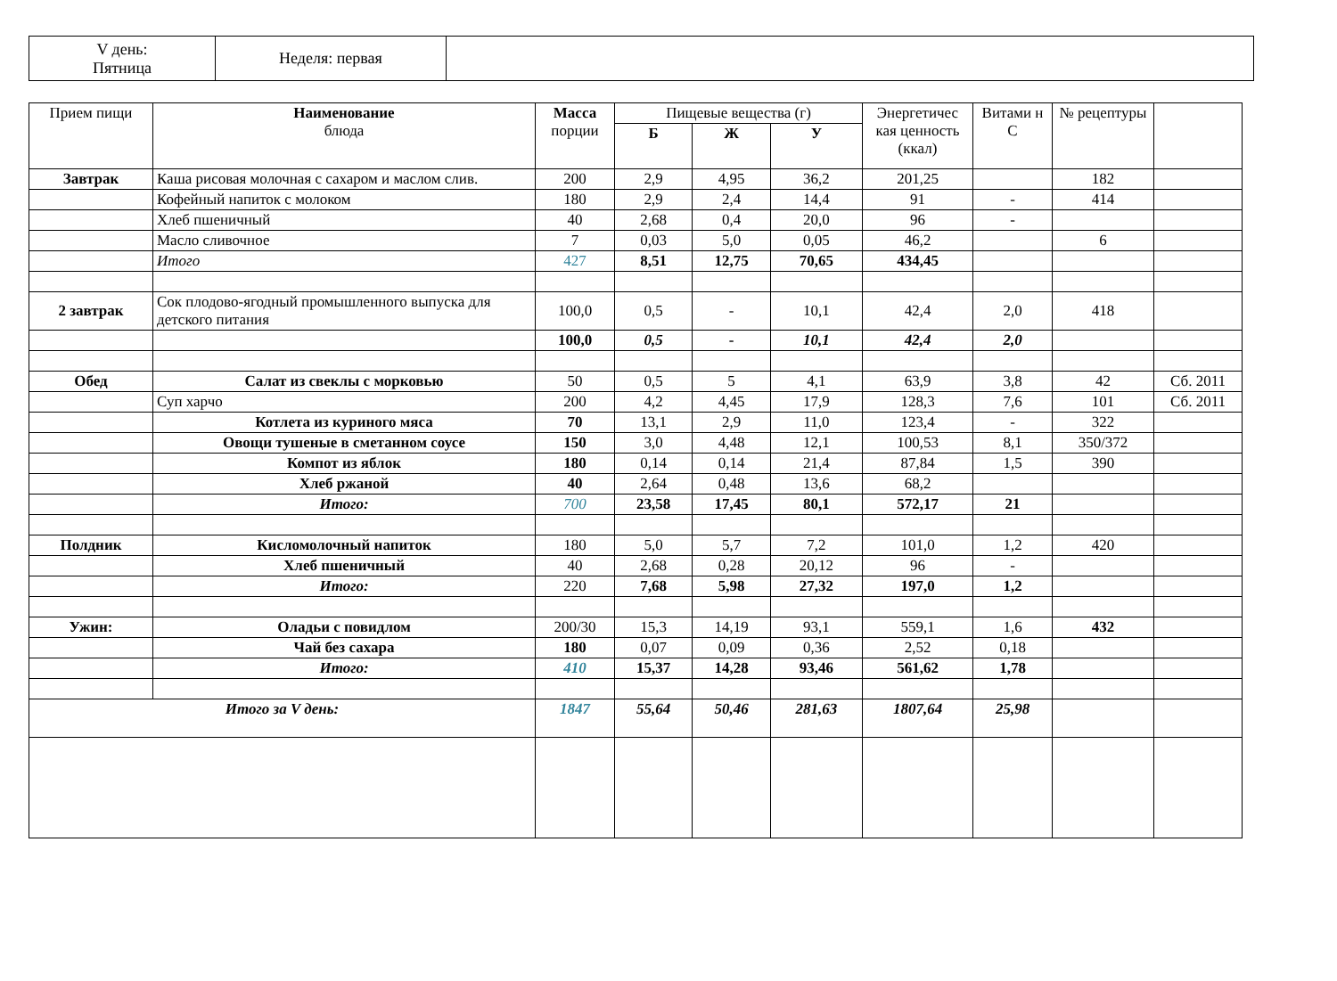| V день: Пятница | Неделя: первая | |
| Прием пищи | Наименование блюда | Масса порции | Пищевые вещества (г) | | | Энергетичес кая ценность (ккал) | Витами н С | № рецептуры | |
| --- | --- | --- | --- | --- | --- | --- | --- | --- | --- |
| | | | Б | Ж | У | | | | |
| Завтрак | Каша рисовая молочная с сахаром и маслом слив. | 200 | 2,9 | 4,95 | 36,2 | 201,25 | | 182 | |
| | Кофейный напиток с молоком | 180 | 2,9 | 2,4 | 14,4 | 91 | - | 414 | |
| | Хлеб пшеничный | 40 | 2,68 | 0,4 | 20,0 | 96 | - | | |
| | Масло сливочное | 7 | 0,03 | 5,0 | 0,05 | 46,2 | | 6 | |
| | Итого | 427 | 8,51 | 12,75 | 70,65 | 434,45 | | | |
| 2 завтрак | Сок плодово-ягодный промышленного выпуска для детского питания | 100,0 | 0,5 | - | 10,1 | 42,4 | 2,0 | 418 | |
| | | 100,0 | 0,5 | - | 10,1 | 42,4 | 2,0 | | |
| Обед | Салат из свеклы с морковью | 50 | 0,5 | 5 | 4,1 | 63,9 | 3,8 | 42 | Сб. 2011 |
| | Суп харчо | 200 | 4,2 | 4,45 | 17,9 | 128,3 | 7,6 | 101 | Сб. 2011 |
| | Котлета из куриного мяса | 70 | 13,1 | 2,9 | 11,0 | 123,4 | - | 322 | |
| | Овощи тушеные в сметанном соусе | 150 | 3,0 | 4,48 | 12,1 | 100,53 | 8,1 | 350/372 | |
| | Компот из яблок | 180 | 0,14 | 0,14 | 21,4 | 87,84 | 1,5 | 390 | |
| | Хлеб ржаной | 40 | 2,64 | 0,48 | 13,6 | 68,2 | | | |
| | Итого: | 700 | 23,58 | 17,45 | 80,1 | 572,17 | 21 | | |
| Полдник | Кисломолочный напиток | 180 | 5,0 | 5,7 | 7,2 | 101,0 | 1,2 | 420 | |
| | Хлеб пшеничный | 40 | 2,68 | 0,28 | 20,12 | 96 | - | | |
| | Итого: | 220 | 7,68 | 5,98 | 27,32 | 197,0 | 1,2 | | |
| Ужин: | Оладьи с повидлом | 200/30 | 15,3 | 14,19 | 93,1 | 559,1 | 1,6 | 432 | |
| | Чай без сахара | 180 | 0,07 | 0,09 | 0,36 | 2,52 | 0,18 | | |
| | Итого: | 410 | 15,37 | 14,28 | 93,46 | 561,62 | 1,78 | | |
| Итого за V день: | | 1847 | 55,64 | 50,46 | 281,63 | 1807,64 | 25,98 | | |